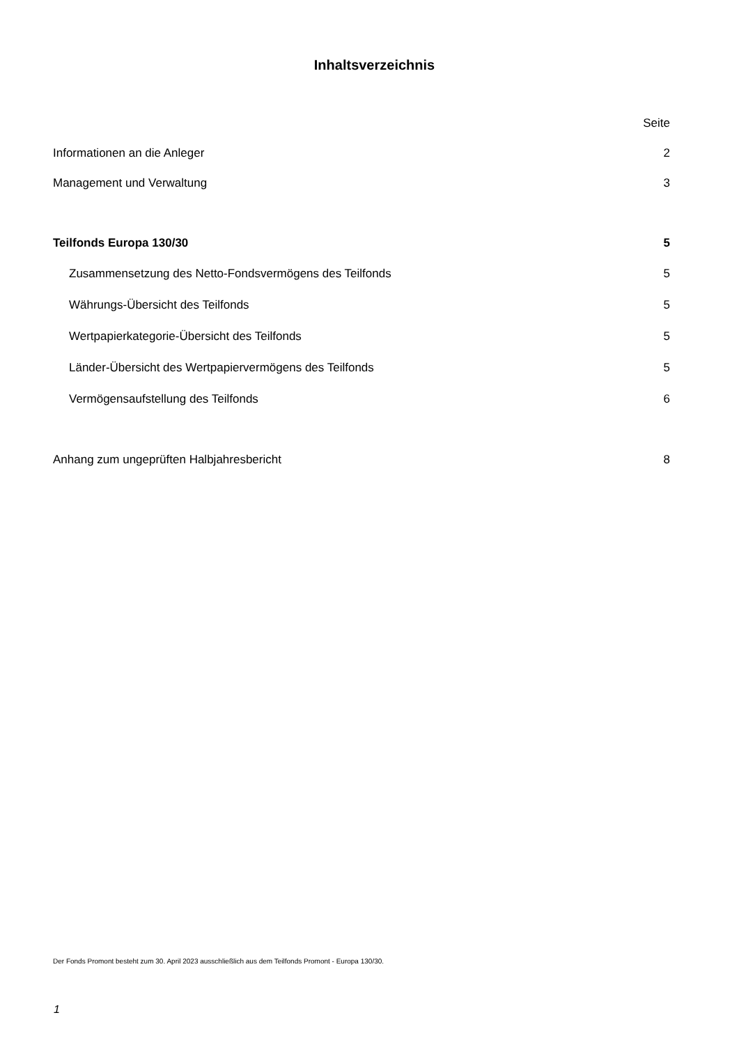Inhaltsverzeichnis
| | Seite |
| Informationen an die Anleger | 2 |
| Management und Verwaltung | 3 |
| Teilfonds Europa 130/30 | 5 |
| Zusammensetzung des Netto-Fondsvermögens des Teilfonds | 5 |
| Währungs-Übersicht des Teilfonds | 5 |
| Wertpapierkategorie-Übersicht des Teilfonds | 5 |
| Länder-Übersicht des Wertpapiervermögens des Teilfonds | 5 |
| Vermögensaufstellung des Teilfonds | 6 |
| Anhang zum ungeprüften Halbjahresbericht | 8 |
Der Fonds Promont besteht zum 30. April 2023 ausschließlich aus dem Teilfonds Promont - Europa 130/30.
1